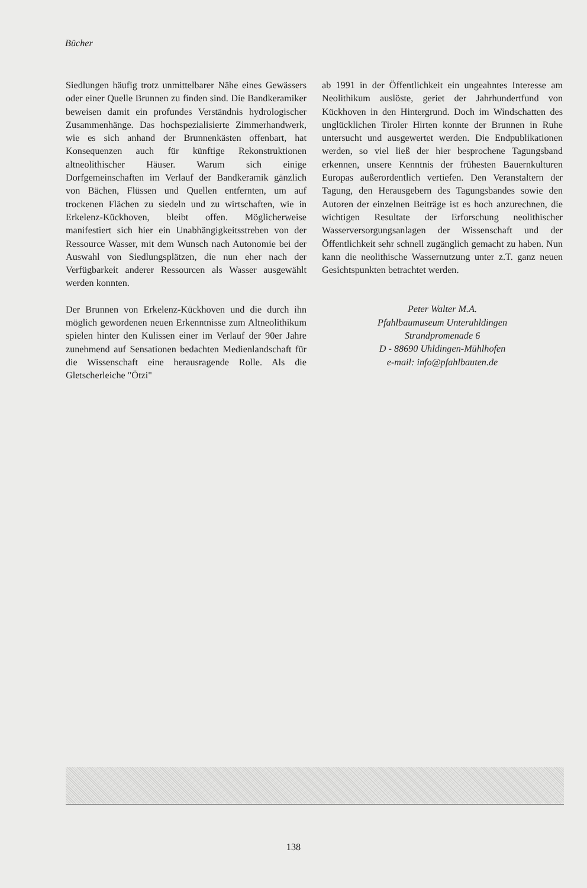Bücher
Siedlungen häufig trotz unmittelbarer Nähe eines Gewässers oder einer Quelle Brunnen zu finden sind. Die Bandkeramiker beweisen damit ein profundes Verständnis hydrologischer Zusammenhänge. Das hochspezialisierte Zimmerhandwerk, wie es sich anhand der Brunnenkästen offenbart, hat Konsequenzen auch für künftige Rekonstruktionen altneolithischer Häuser. Warum sich einige Dorfgemeinschaften im Verlauf der Bandkeramik gänzlich von Bächen, Flüssen und Quellen entfernten, um auf trockenen Flächen zu siedeln und zu wirtschaften, wie in Erkelenz-Kückhoven, bleibt offen. Möglicherweise manifestiert sich hier ein Unabhängigkeitsstreben von der Ressource Wasser, mit dem Wunsch nach Autonomie bei der Auswahl von Siedlungsplätzen, die nun eher nach der Verfügbarkeit anderer Ressourcen als Wasser ausgewählt werden konnten.
Der Brunnen von Erkelenz-Kückhoven und die durch ihn möglich gewordenen neuen Erkenntnisse zum Altneolithikum spielen hinter den Kulissen einer im Verlauf der 90er Jahre zunehmend auf Sensationen bedachten Medienlandschaft für die Wissenschaft eine herausragende Rolle. Als die Gletscherleiche "Ötzi"
ab 1991 in der Öffentlichkeit ein ungeahntes Interesse am Neolithikum auslöste, geriet der Jahrhundertfund von Kückhoven in den Hintergrund. Doch im Windschatten des unglücklichen Tiroler Hirten konnte der Brunnen in Ruhe untersucht und ausgewertet werden. Die Endpublikationen werden, so viel ließ der hier besprochene Tagungsband erkennen, unsere Kenntnis der frühesten Bauernkulturen Europas außerordentlich vertiefen. Den Veranstaltern der Tagung, den Herausgebern des Tagungsbandes sowie den Autoren der einzelnen Beiträge ist es hoch anzurechnen, die wichtigen Resultate der Erforschung neolithischer Wasserversorgungsanlagen der Wissenschaft und der Öffentlichkeit sehr schnell zugänglich gemacht zu haben. Nun kann die neolithische Wassernutzung unter z.T. ganz neuen Gesichtspunkten betrachtet werden.
Peter Walter M.A.
Pfahlbaumuseum Unteruhldingen
Strandpromenade 6
D - 88690 Uhldingen-Mühlhofen
e-mail: info@pfahlbauten.de
138